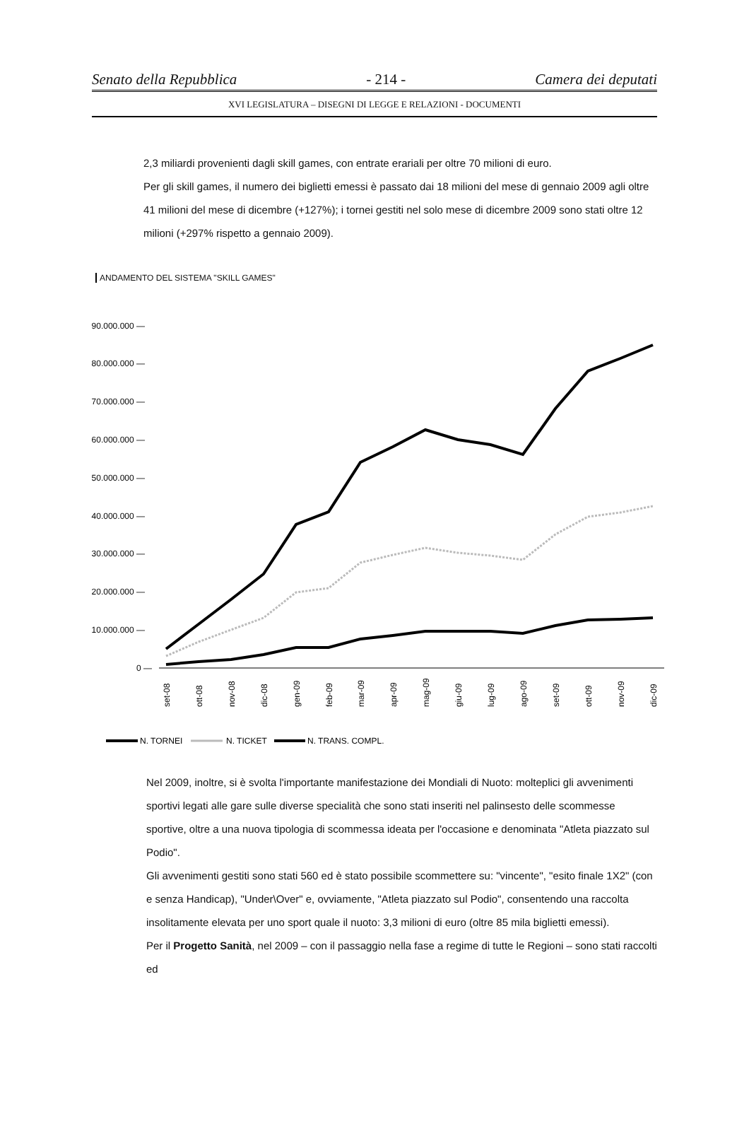Senato della Repubblica - 214 - Camera dei deputati
XVI LEGISLATURA – DISEGNI DI LEGGE E RELAZIONI - DOCUMENTI
2,3 miliardi provenienti dagli skill games, con entrate erariali per oltre 70 milioni di euro.
Per gli skill games, il numero dei biglietti emessi è passato dai 18 milioni del mese di gennaio 2009 agli oltre 41 milioni del mese di dicembre (+127%); i tornei gestiti nel solo mese di dicembre 2009 sono stati oltre 12 milioni (+297% rispetto a gennaio 2009).
ANDAMENTO DEL SISTEMA "SKILL GAMES"
90.000.000 —
80.000.000 —
70.000.000 —
60.000.000 —
50.000.000 —
40.000.000 —
30.000.000 —
20.000.000 —
10.000.000 —
0 —
set-08
ott-08
nov-08
dic-08
gen-09
feb-09
mar-09
apr-09
mag-09
giu-09
lug-09
ago-09
set-09
ott-09
nov-09
dic-09
N. TORNEI
N. TICKET
N. TRANS. COMPL.
Nel 2009, inoltre, si è svolta l'importante manifestazione dei Mondiali di Nuoto: molteplici gli avvenimenti sportivi legati alle gare sulle diverse specialità che sono stati inseriti nel palinsesto delle scommesse sportive, oltre a una nuova tipologia di scommessa ideata per l'occasione e denominata "Atleta piazzato sul Podio".
Gli avvenimenti gestiti sono stati 560 ed è stato possibile scommettere su: "vincente", "esito finale 1X2" (con e senza Handicap), "Under\Over" e, ovviamente, "Atleta piazzato sul Podio", consentendo una raccolta insolitamente elevata per uno sport quale il nuoto: 3,3 milioni di euro (oltre 85 mila biglietti emessi).
Per il Progetto Sanità, nel 2009 – con il passaggio nella fase a regime di tutte le Regioni – sono stati raccolti ed